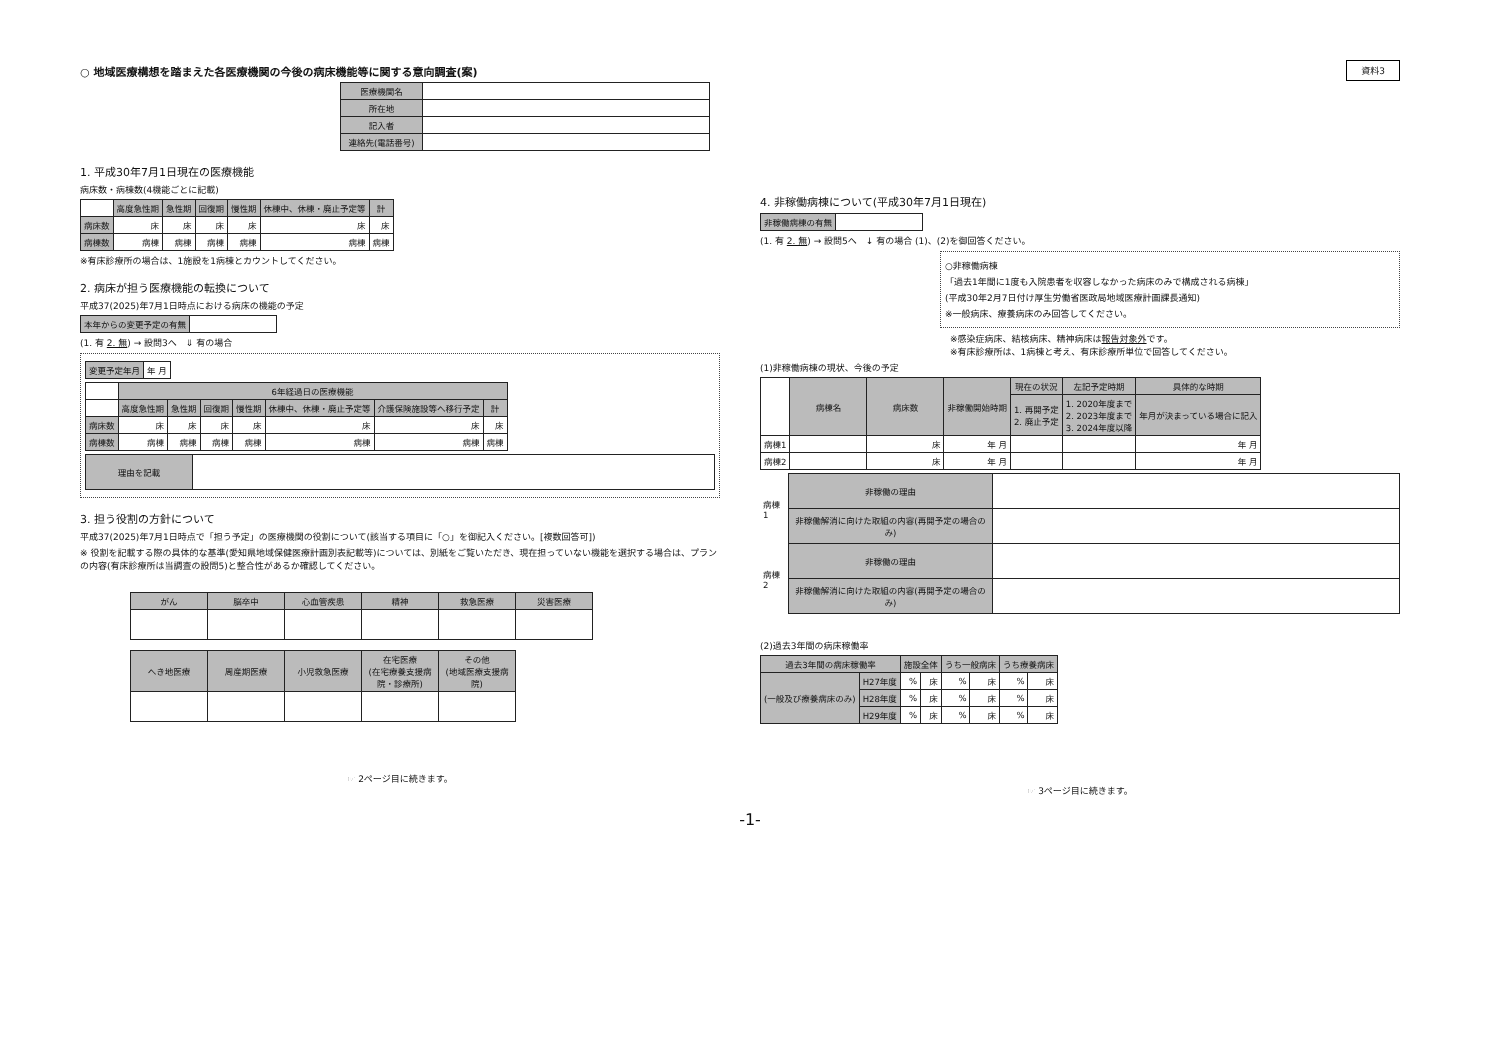○ 地域医療構想を踏まえた各医療機関の今後の病床機能等に関する意向調査(案)
| 医療機関名 | |
| 所在地 | |
| 記入者 | |
| 連絡先(電話番号) | |
1. 平成30年7月1日現在の医療機能
病床数・病棟数(4機能ごとに記載)
| | 高度急性期 | 急性期 | 回復期 | 慢性期 | 休棟中、休棟・廃止予定等 | 計 |
| 病床数 | 床 | 床 | 床 | 床 | 床 | 床 |
| 病棟数 | 病棟 | 病棟 | 病棟 | 病棟 | 病棟 | 病棟 |
※有床診療所の場合は、1施設を1病棟とカウントしてください。
2. 病床が担う医療機能の転換について
平成37(2025)年7月1日時点における病床の機能の予定
| 本年からの変更予定の有無 | |
(1. 有 2. 無) → 設問3へ　⇓ 有の場合
| 変更予定年月 | 年 月 |
| | 6年経過日の医療機能 | | | | | | |
| | 高度急性期 | 急性期 | 回復期 | 慢性期 | 休棟中、休棟・廃止予定等 | 介護保険施設等へ移行予定 | 計 |
| 病床数 | 床 | 床 | 床 | 床 | 床 | 床 | 床 |
| 病棟数 | 病棟 | 病棟 | 病棟 | 病棟 | 病棟 | 病棟 | 病棟 |
| 理由を記載 | |
3. 担う役割の方針について
平成37(2025)年7月1日時点で「担う予定」の医療機関の役割について(該当する項目に「○」を御記入ください。[複数回答可])
※ 役割を記載する際の具体的な基準(愛知県地域保健医療計画別表記載等)については、別紙をご覧いただき、現在担っていない機能を選択する場合は、プランの内容(有床診療所は当調査の設問5)と整合性があるか確認してください。
| がん | 脳卒中 | 心血管疾患 | 精神 | 救急医療 | 災害医療 |
| --- | --- | --- | --- | --- | --- |
| へき地医療 | 周産期医療 | 小児救急医療 | 在宅医療 (在宅療養支援病院・診療所) | その他 (地域医療支援病院) |
| --- | --- | --- | --- | --- |
☞ 2ページ目に続きます。
資料3
4. 非稼働病棟について(平成30年7月1日現在)
| 非稼働病棟の有無 | |
(1. 有 2. 無) → 設問5へ　↓ 有の場合 (1)、(2)を御回答ください。
○非稼働病棟
「過去1年間に1度も入院患者を収容しなかった病床のみで構成される病棟」
(平成30年2月7日付け厚生労働省医政局地域医療計画課長通知)
※一般病床、療養病床のみ回答してください。
※感染症病床、結核病床、精神病床は報告対象外です。
※有床診療所は、1病棟と考え、有床診療所単位で回答してください。
(1)非稼働病棟の現状、今後の予定
| | 病棟名 | 病床数 | 非稼働開始時期 | 現在の状況 | 左記予定時期 | 具体的な時期 |
| | | | | 1. 再開予定 2. 廃止予定 | 1. 2020年度まで 2. 2023年度まで 3. 2024年度以降 | 年月が決まっている場合に記入 |
| 病棟1 | | 床 | 年 月 | | | 年 月 |
| 病棟2 | | 床 | 年 月 | | | 年 月 |
| 病棟1 | 非稼働の理由 | |
| | 非稼働解消に向けた取組の内容(再開予定の場合のみ) | |
| 病棟2 | 非稼働の理由 | |
| | 非稼働解消に向けた取組の内容(再開予定の場合のみ) | |
(2)過去3年間の病床稼働率
| 過去3年間の病床稼働率 | | 施設全体 | | うち一般病床 | | うち療養病床 | |
| --- | --- | --- | --- | --- | --- | --- | --- |
| (一般及び療養病床のみ) | H27年度 | % | 床 | % | 床 | % | 床 |
| | H28年度 | % | 床 | % | 床 | % | 床 |
| | H29年度 | % | 床 | % | 床 | % | 床 |
☞ 3ページ目に続きます。
-1-